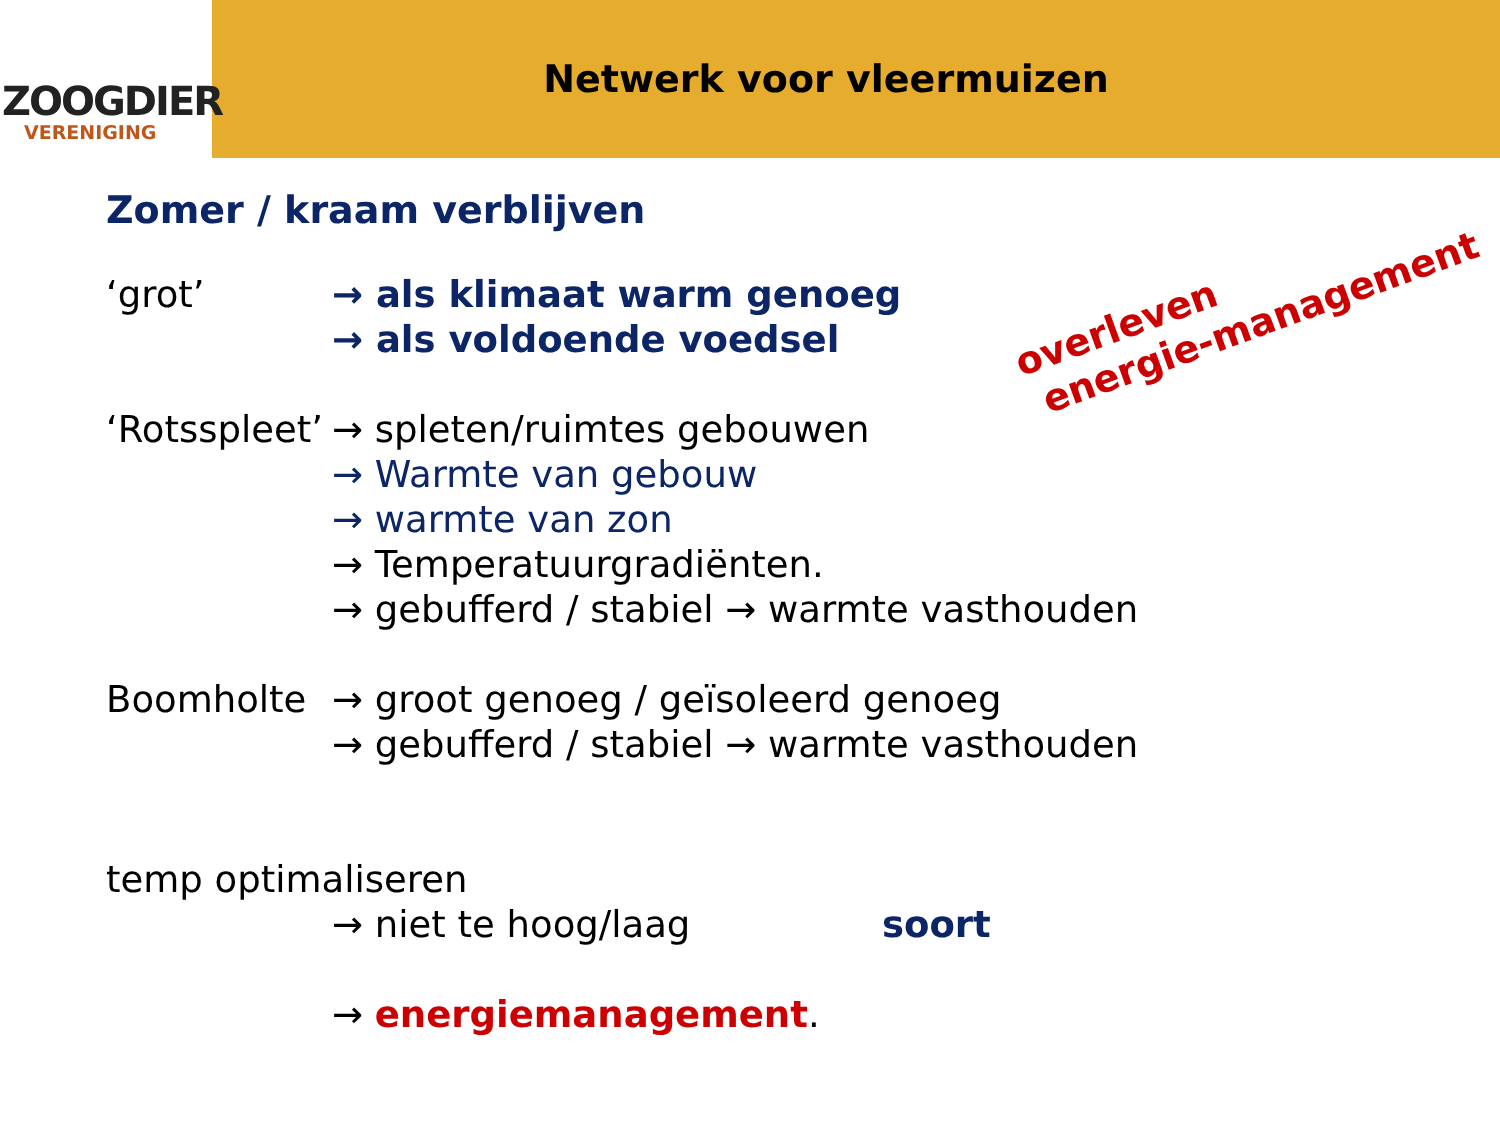ZOOGDIER
VERENIGING
Netwerk voor vleermuizen
Zomer / kraam verblijven
‘grot’ → als klimaat warm genoeg
→ als voldoende voedsel
‘Rotsspleet’
→ spleten/ruimtes gebouwen
→ Warmte van gebouw
→ warmte van zon
→ Temperatuurgradiënten.
→ gebufferd / stabiel → warmte vasthouden
Boomholte → groot genoeg / geïsoleerd genoeg
→ gebufferd / stabiel → warmte vasthouden
temp optimaliseren
→ niet te hoog/laag soort
→ energiemanagement.
overleven
energie-management